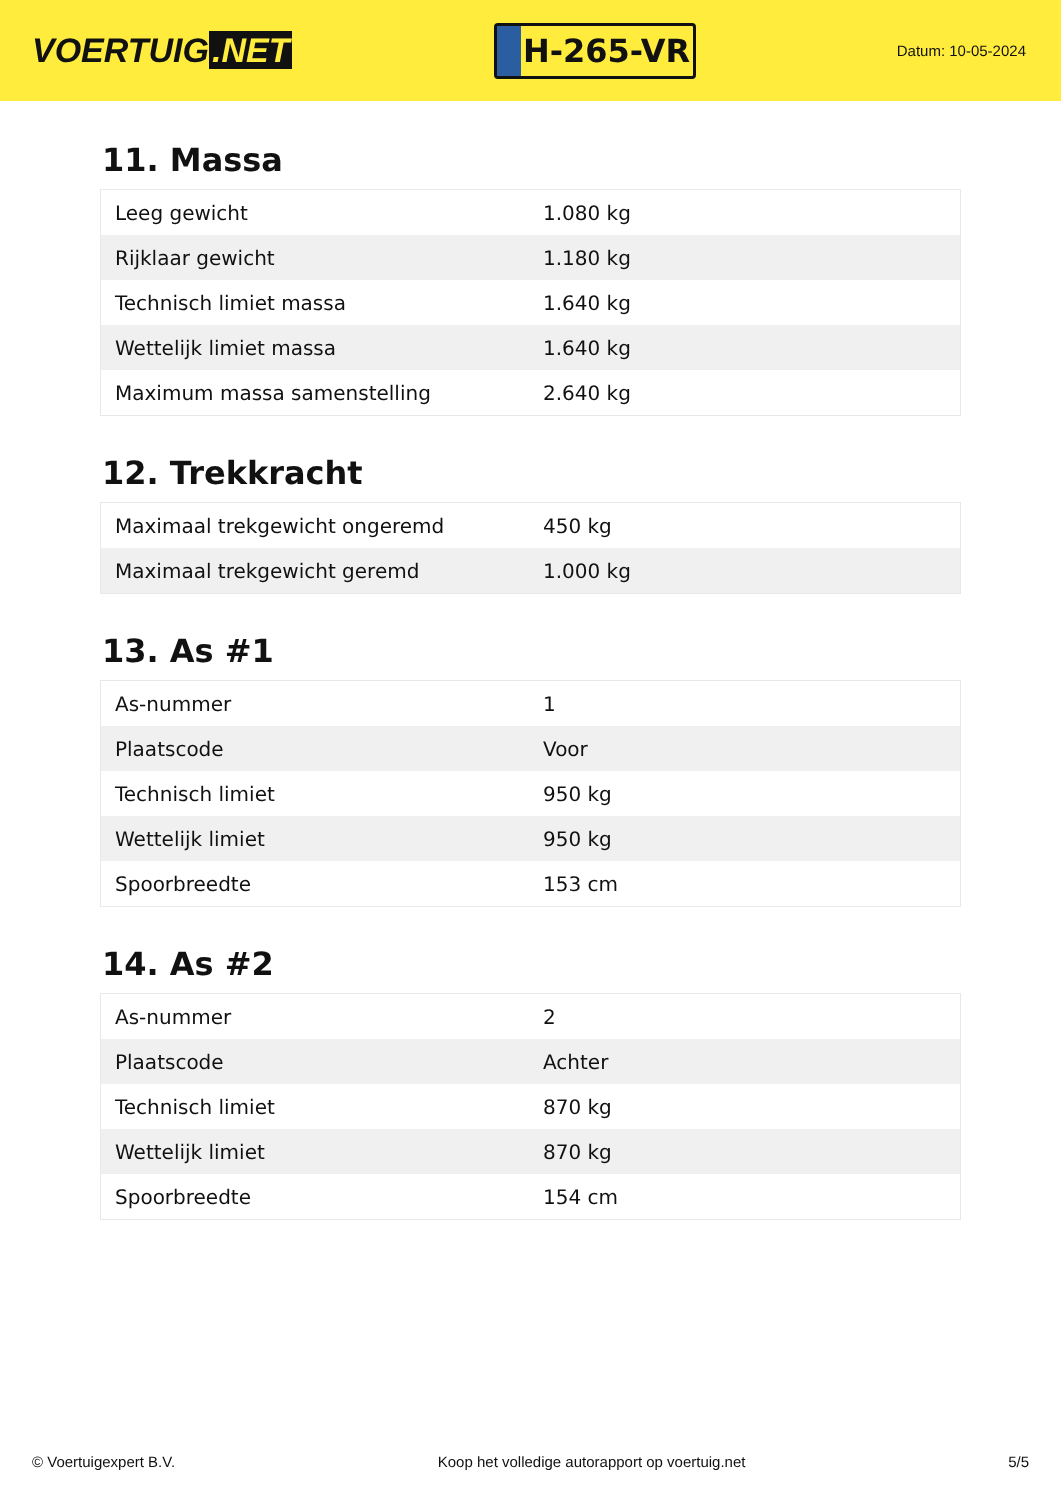VOERTUIG.NET
H-265-VR
Datum: 10-05-2024
11. Massa
| Leeg gewicht | 1.080 kg |
| Rijklaar gewicht | 1.180 kg |
| Technisch limiet massa | 1.640 kg |
| Wettelijk limiet massa | 1.640 kg |
| Maximum massa samenstelling | 2.640 kg |
12. Trekkracht
| Maximaal trekgewicht ongeremd | 450 kg |
| Maximaal trekgewicht geremd | 1.000 kg |
13. As #1
| As-nummer | 1 |
| Plaatscode | Voor |
| Technisch limiet | 950 kg |
| Wettelijk limiet | 950 kg |
| Spoorbreedte | 153 cm |
14. As #2
| As-nummer | 2 |
| Plaatscode | Achter |
| Technisch limiet | 870 kg |
| Wettelijk limiet | 870 kg |
| Spoorbreedte | 154 cm |
© Voertuigexpert B.V. Koop het volledige autorapport op voertuig.net 5/5